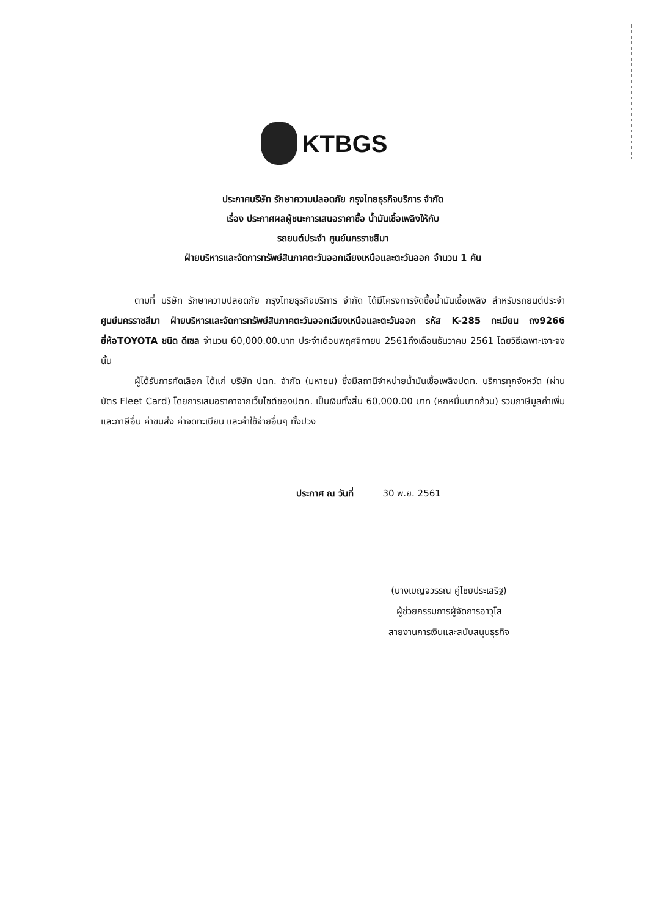KTBGS
ประกาศบริษัท รักษาความปลอดภัย กรุงไทยธุรกิจบริการ จำกัด
เรื่อง ประกาศผลผู้ชนะการเสนอราคาซื้อ น้ำมันเชื้อเพลิงให้กับ
รถยนต์ประจำ ศูนย์นครราชสีมา
ฝ่ายบริหารและจัดการทรัพย์สินภาคตะวันออกเฉียงเหนือและตะวันออก จำนวน 1 คัน
ตามที่ บริษัท รักษาความปลอดภัย กรุงไทยธุรกิจบริการ จำกัด ได้มีโครงการจัดซื้อน้ำมันเชื้อเพลิง สำหรับรถยนต์ประจำ ศูนย์นครราชสีมา ฝ่ายบริหารและจัดการทรัพย์สินภาคตะวันออกเฉียงเหนือและตะวันออก รหัส K-285 ทะเบียน ถง9266 ยี่ห้อTOYOTA ชนิด ดีเซล จำนวน 60,000.00.บาท ประจำเดือนพฤศจิกายน 2561ถึงเดือนธันวาคม 2561 โดยวิธีเฉพาะเจาะจง นั้น
ผู้ได้รับการคัดเลือก ได้แก่ บริษัท ปตท. จำกัด (มหาชน) ซึ่งมีสถานีจำหน่ายน้ำมันเชื้อเพลิงปตท. บริการทุกจังหวัด (ผ่านบัตร Fleet Card) โดยการเสนอราคาจากเว็บไซต์ของปตท. เป็นเงินทั้งสิ้น 60,000.00 บาท (หกหมื่นบาทถ้วน) รวมภาษีมูลค่าเพิ่มและภาษีอื่น ค่าขนส่ง ค่าจดทะเบียน และค่าใช้จ่ายอื่นๆ ทั้งปวง
ประกาศ ณ วันที่ 30 พ.ย. 2561
(นางเบญจวรรณ คู่ไชยประเสริฐ)
ผู้ช่วยกรรมการผู้จัดการอาวุโส
สายงานการเงินและสนับสนุนธุรกิจ